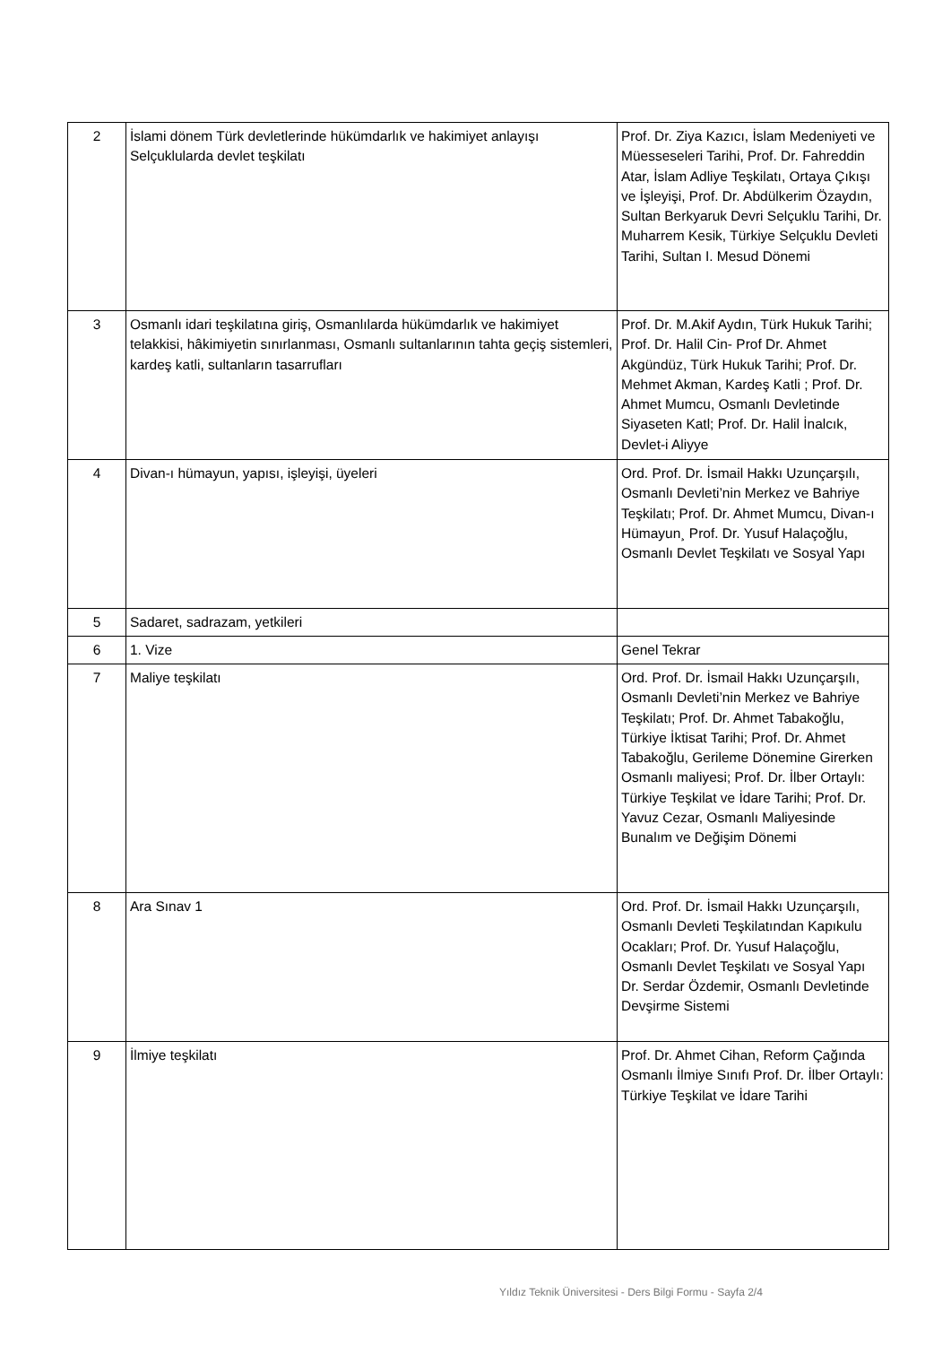| 2 | İslami dönem Türk devletlerinde hükümdarlık ve hakimiyet anlayışı Selçuklularda devlet teşkilatı | Prof. Dr. Ziya Kazıcı, İslam Medeniyeti ve Müesseseleri Tarihi, Prof. Dr. Fahreddin Atar, İslam Adliye Teşkilatı, Ortaya Çıkışı ve İşleyişi, Prof. Dr. Abdülkerim Özaydın, Sultan Berkyaruk Devri Selçuklu Tarihi, Dr. Muharrem Kesik, Türkiye Selçuklu Devleti Tarihi, Sultan I. Mesud Dönemi |
| 3 | Osmanlı idari teşkilatına giriş, Osmanlılarda hükümdarlık ve hakimiyet telakkisi, hâkimiyetin sınırlanması, Osmanlı sultanlarının tahta geçiş sistemleri, kardeş katli, sultanların tasarrufları | Prof. Dr. M.Akif Aydın, Türk Hukuk Tarihi; Prof. Dr. Halil Cin- Prof Dr. Ahmet Akgündüz, Türk Hukuk Tarihi; Prof. Dr. Mehmet Akman, Kardeş Katli ; Prof. Dr. Ahmet Mumcu, Osmanlı Devletinde Siyaseten Katl; Prof. Dr. Halil İnalcık, Devlet-i Aliyye |
| 4 | Divan-ı hümayun, yapısı, işleyişi, üyeleri | Ord. Prof. Dr. İsmail Hakkı Uzunçarşılı, Osmanlı Devleti’nin Merkez ve Bahriye Teşkilatı; Prof. Dr. Ahmet Mumcu, Divan-ı Hümayun¸ Prof. Dr. Yusuf Halaçoğlu, Osmanlı Devlet Teşkilatı ve Sosyal Yapı |
| 5 | Sadaret, sadrazam, yetkileri | |
| 6 | 1. Vize | Genel Tekrar |
| 7 | Maliye teşkilatı | Ord. Prof. Dr. İsmail Hakkı Uzunçarşılı, Osmanlı Devleti’nin Merkez ve Bahriye Teşkilatı; Prof. Dr. Ahmet Tabakoğlu, Türkiye İktisat Tarihi; Prof. Dr. Ahmet Tabakoğlu, Gerileme Dönemine Girerken Osmanlı maliyesi; Prof. Dr. İlber Ortaylı: Türkiye Teşkilat ve İdare Tarihi; Prof. Dr. Yavuz Cezar, Osmanlı Maliyesinde Bunalım ve Değişim Dönemi |
| 8 | Ara Sınav 1 | Ord. Prof. Dr. İsmail Hakkı Uzunçarşılı, Osmanlı Devleti Teşkilatından Kapıkulu Ocakları; Prof. Dr. Yusuf Halaçoğlu, Osmanlı Devlet Teşkilatı ve Sosyal Yapı Dr. Serdar Özdemir, Osmanlı Devletinde Devşirme Sistemi |
| 9 | İlmiye teşkilatı | Prof. Dr. Ahmet Cihan, Reform Çağında Osmanlı İlmiye Sınıfı Prof. Dr. İlber Ortaylı: Türkiye Teşkilat ve İdare Tarihi |
Yıldız Teknik Üniversitesi - Ders Bilgi Formu - Sayfa 2/4